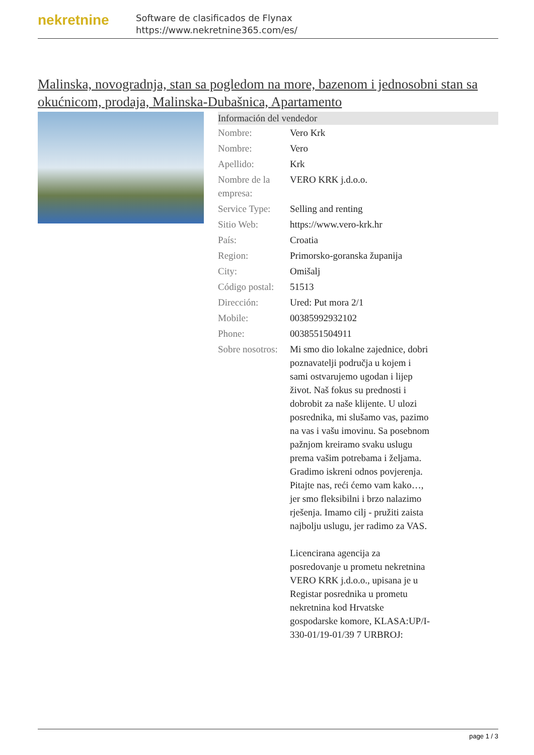nekretnine
Software de clasificados de Flynax
https://www.nekretnine365.com/es/
Malinska, novogradnja, stan sa pogledom na more, bazenom i jednosobni stan sa okućnicom, prodaja, Malinska-Dubašnica, Apartamento
Información del vendedor
| Nombre: | Vero Krk |
| Nombre: | Vero |
| Apellido: | Krk |
| Nombre de la empresa: | VERO KRK j.d.o.o. |
| Service Type: | Selling and renting |
| Sitio Web: | https://www.vero-krk.hr |
| País: | Croatia |
| Region: | Primorsko-goranska županija |
| City: | Omišalj |
| Código postal: | 51513 |
| Dirección: | Ured: Put mora 2/1 |
| Mobile: | 00385992932102 |
| Phone: | 0038551504911 |
| Sobre nosotros: | Mi smo dio lokalne zajednice, dobri poznavatelji područja u kojem i sami ostvarujemo ugodan i lijep život. Naš fokus su prednosti i dobrobit za naše klijente. U ulozi posrednika, mi slušamo vas, pazimo na vas i vašu imovinu. Sa posebnom pažnjom kreiramo svaku uslugu prema vašim potrebama i željama. Gradimo iskreni odnos povjerenja. Pitajte nas, reći ćemo vam kako…, jer smo fleksibilni i brzo nalazimo rješenja. Imamo cilj - pružiti zaista najbolju uslugu, jer radimo za VAS. Licencirana agencija za posredovanje u prometu nekretnina VERO KRK j.d.o.o., upisana je u Registar posrednika u prometu nekretnina kod Hrvatske gospodarske komore, KLASA:UP/I-330-01/19-01/39 7 URBROJ: |
page 1 / 3